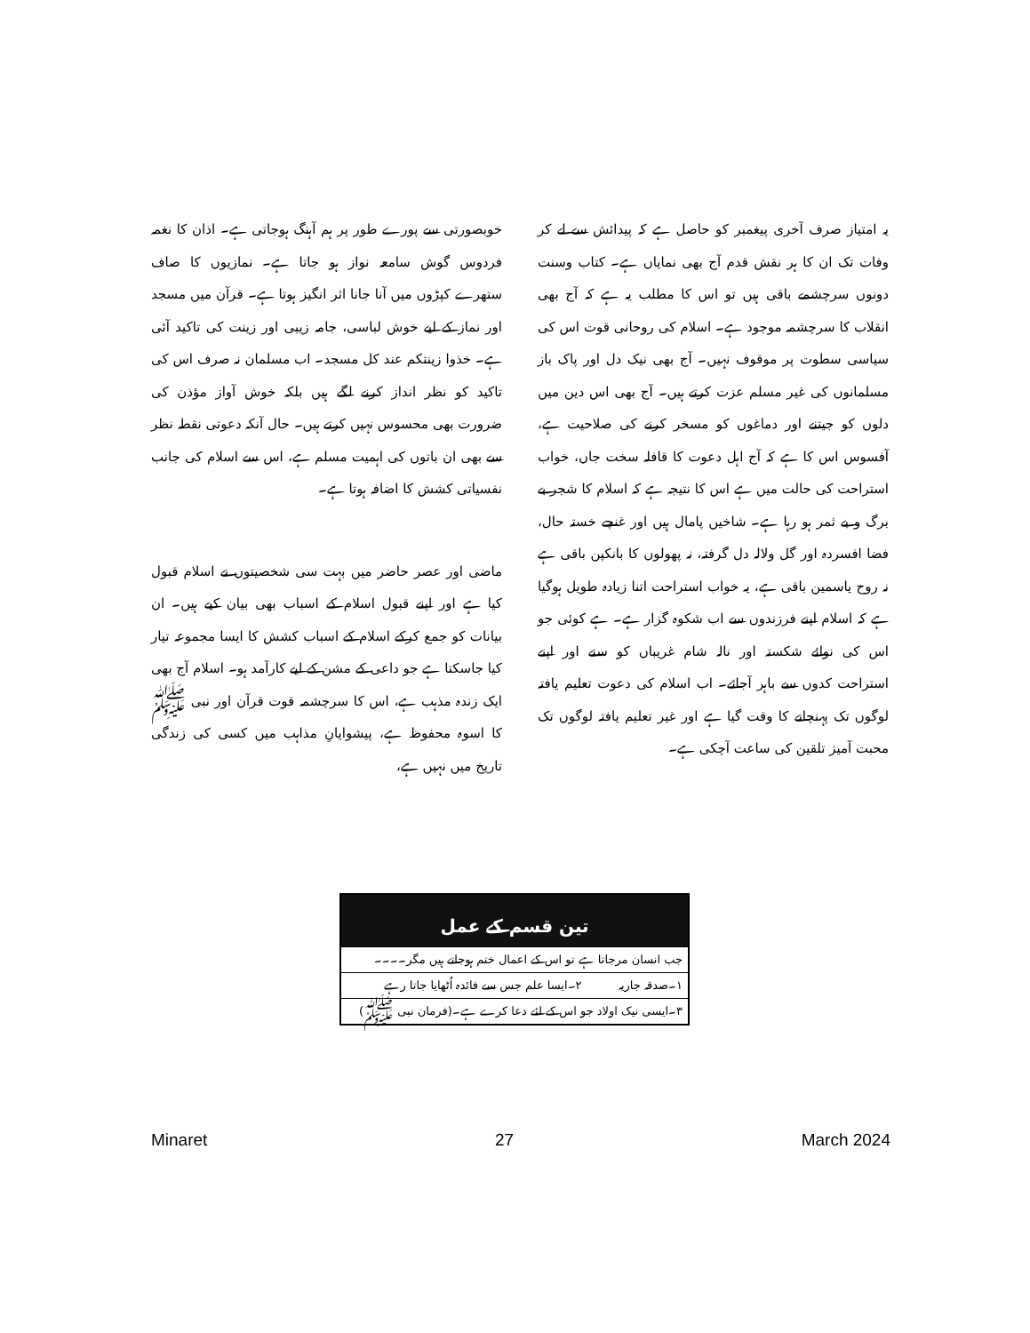خوبصورتی سے پورے طور پر ہم آہنگ ہوجاتی ہے۔ اذان کا نغمہ فردوس گوش سامعہ نواز ہو جاتا ہے۔ نمازیوں کا صاف ستھرے کپڑوں میں آنا جانا اثر انگیز ہوتا ہے۔ قرآن میں مسجد اور نماز کے لیے خوش لباسی، جامہ زیبی اور زینت کی تاکید آئی ہے۔ خذوا زینتکم عند کل مسجد۔ اب مسلمان نہ صرف اس کی تاکید کو نظر انداز کرنے لگے ہیں بلکہ خوش آواز مؤذن کی ضرورت بھی محسوس نہیں کرتے ہیں۔ حال آنکہ دعوتی نقطہ نظر سے بھی ان باتوں کی اہمیت مسلم ہے، اس سے اسلام کی جانب نفسیاتی کشش کا اضافہ ہوتا ہے۔
ماضی اور عصر حاضر میں بہت سی شخصیتوں نے اسلام قبول کیا ہے اور اپنے قبول اسلام کے اسباب بھی بیان کیے ہیں۔ ان بیانات کو جمع کرکے اسلام کے اسباب کشش کا ایسا مجموعہ تیار کیا جاسکتا ہے جو داعی کے مشن کے لیے کارآمد ہو۔ اسلام آج بھی ایک زندہ مذہب ہے، اس کا سرچشمہ قوت قرآن اور نبی ﷺ کا اسوہ محفوظ ہے، پیشوایانِ مذاہب میں کسی کی زندگی تاریخ میں نہیں ہے،
یہ امتیاز صرف آخری پیغمبر کو حاصل ہے کہ پیدائش سے لے کر وفات تک ان کا ہر نقش قدم آج بھی نمایاں ہے۔ کتاب وسنت دونوں سرچشمے باقی ہیں تو اس کا مطلب یہ ہے کہ آج بھی انقلاب کا سرچشمہ موجود ہے۔ اسلام کی روحانی قوت اس کی سیاسی سطوت پر موقوف نہیں۔ آج بھی نیک دل اور پاک باز مسلمانوں کی غیر مسلم عزت کرتے ہیں۔ آج بھی اس دین میں دلوں کو جیتنے اور دماغوں کو مسخر کرنے کی صلاحیت ہے، آفسوس اس کا ہے کہ آج اہل دعوت کا قافلہ سخت جاں، خواب استراحت کی حالت میں ہے اس کا نتیجہ ہے کہ اسلام کا شجر بے برگ و بے ثمر ہو رہا ہے۔ شاخیں پامال ہیں اور غنچے خستہ حال، فضا افسردہ اور گل ولالہ دل گرفتہ، نہ پھولوں کا بانکپن باقی ہے نہ روح یاسمین باقی ہے، یہ خواب استراحت اتنا زیادہ طویل ہوگیا ہے کہ اسلام اپنے فرزندوں سے اب شکوہ گزار ہے۔ ہے کوئی جو اس کی نوائے شکستہ اور نالہ شام غریباں کو سنے اور اپنے استراحت کدوں سے باہر آجائے۔ اب اسلام کی دعوت تعلیم یافتہ لوگوں تک پہنچانے کا وقت گیا ہے اور غیر تعلیم یافتہ لوگوں تک محبت آمیز تلقین کی ساعت آچکی ہے۔
تین قسم کے عمل
جب انسان مرجاتا ہے تو اس کے اعمال ختم ہوجاتے ہیں مگر۔۔۔۔
۱۔صدقہ جاریہ ۲۔ایسا علم جس سے فائدہ اُٹھایا جاتا رہے
۳۔ایسی نیک اولاد جو اس کے لئے دعا کرے ہے۔(فرمان نبی ﷺ)
Minaret 27 March 2024